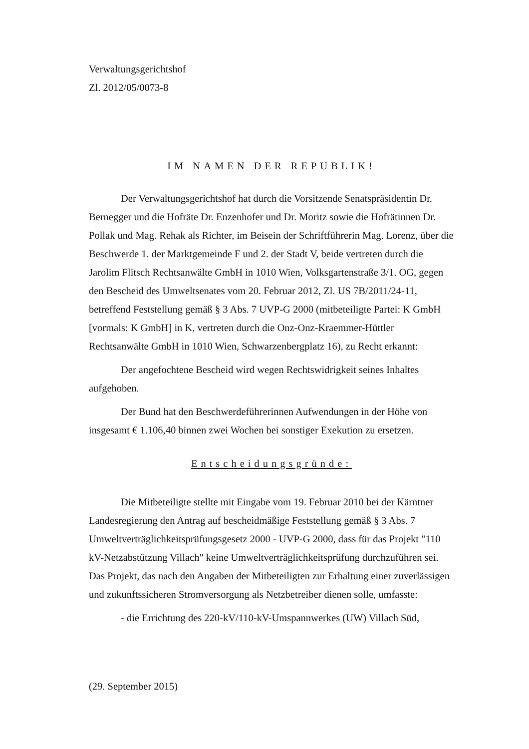Verwaltungsgerichtshof
Zl. 2012/05/0073-8
IM NAMEN DER REPUBLIK!
Der Verwaltungsgerichtshof hat durch die Vorsitzende Senatspräsidentin Dr. Bernegger und die Hofräte Dr. Enzenhofer und Dr. Moritz sowie die Hofrätinnen Dr. Pollak und Mag. Rehak als Richter, im Beisein der Schriftführerin Mag. Lorenz, über die Beschwerde 1. der Marktgemeinde F und 2. der Stadt V, beide vertreten durch die Jarolim Flitsch Rechtsanwälte GmbH in 1010 Wien, Volksgartenstraße 3/1. OG, gegen den Bescheid des Umweltsenates vom 20. Februar 2012, Zl. US 7B/2011/24-11, betreffend Feststellung gemäß § 3 Abs. 7 UVP-G 2000 (mitbeteiligte Partei: K GmbH [vormals: K GmbH] in K, vertreten durch die Onz-Onz-Kraemmer-Hüttler Rechtsanwälte GmbH in 1010 Wien, Schwarzenbergplatz 16), zu Recht erkannt:
Der angefochtene Bescheid wird wegen Rechtswidrigkeit seines Inhaltes aufgehoben.
Der Bund hat den Beschwerdeführerinnen Aufwendungen in der Höhe von insgesamt € 1.106,40 binnen zwei Wochen bei sonstiger Exekution zu ersetzen.
Entscheidungsgründe:
Die Mitbeteiligte stellte mit Eingabe vom 19. Februar 2010 bei der Kärntner Landesregierung den Antrag auf bescheidmäßige Feststellung gemäß § 3 Abs. 7 Umweltverträglichkeitsprüfungsgesetz 2000 - UVP-G 2000, dass für das Projekt "110 kV-Netzabstützung Villach" keine Umweltverträglichkeitsprüfung durchzuführen sei. Das Projekt, das nach den Angaben der Mitbeteiligten zur Erhaltung einer zuverlässigen und zukunftssicheren Stromversorgung als Netzbetreiber dienen solle, umfasste:
- die Errichtung des 220-kV/110-kV-Umspannwerkes (UW) Villach Süd,
(29. September 2015)